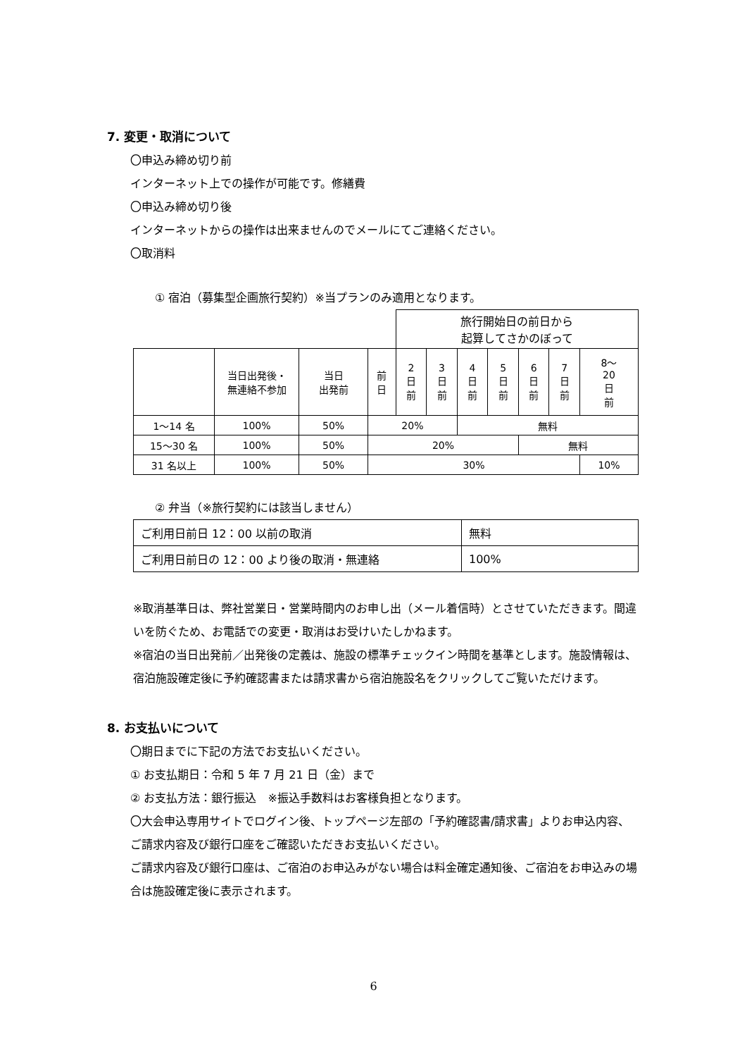7. 変更・取消について
〇申込み締め切り前
インターネット上での操作が可能です。修繕費
〇申込み締め切り後
インターネットからの操作は出来ませんのでメールにてご連絡ください。
〇取消料
① 宿泊（募集型企画旅行契約）※当プランのみ適用となります。
| | | | | 旅行開始日の前日から 起算してさかのぼって | | | | | | |
| | 当日出発後・ 無連絡不参加 | 当日 出発前 | 前 日 | 2 日 前 | 3 日 前 | 4 日 前 | 5 日 前 | 6 日 前 | 7 日 前 | 8～ 20 日 前 |
| 1～14 名 | 100% | 50% | 20% | | | 無料 | | | | |
| 15～30 名 | 100% | 50% | 20% | | | | | 無料 | | |
| 31 名以上 | 100% | 50% | 30% | | | | | | | 10% |
② 弁当（※旅行契約には該当しません）
| ご利用日前日 12：00 以前の取消 | 無料 |
| ご利用日前日の 12：00 より後の取消・無連絡 | 100% |
※取消基準日は、弊社営業日・営業時間内のお申し出（メール着信時）とさせていただきます。間違いを防ぐため、お電話での変更・取消はお受けいたしかねます。
※宿泊の当日出発前／出発後の定義は、施設の標準チェックイン時間を基準とします。施設情報は、宿泊施設確定後に予約確認書または請求書から宿泊施設名をクリックしてご覧いただけます。
8. お支払いについて
〇期日までに下記の方法でお支払いください。
① お支払期日：令和 5 年 7 月 21 日（金）まで
② お支払方法：銀行振込　※振込手数料はお客様負担となります。
〇大会申込専用サイトでログイン後、トップページ左部の「予約確認書/請求書」よりお申込内容、ご請求内容及び銀行口座をご確認いただきお支払いください。
ご請求内容及び銀行口座は、ご宿泊のお申込みがない場合は料金確定通知後、ご宿泊をお申込みの場合は施設確定後に表示されます。
6